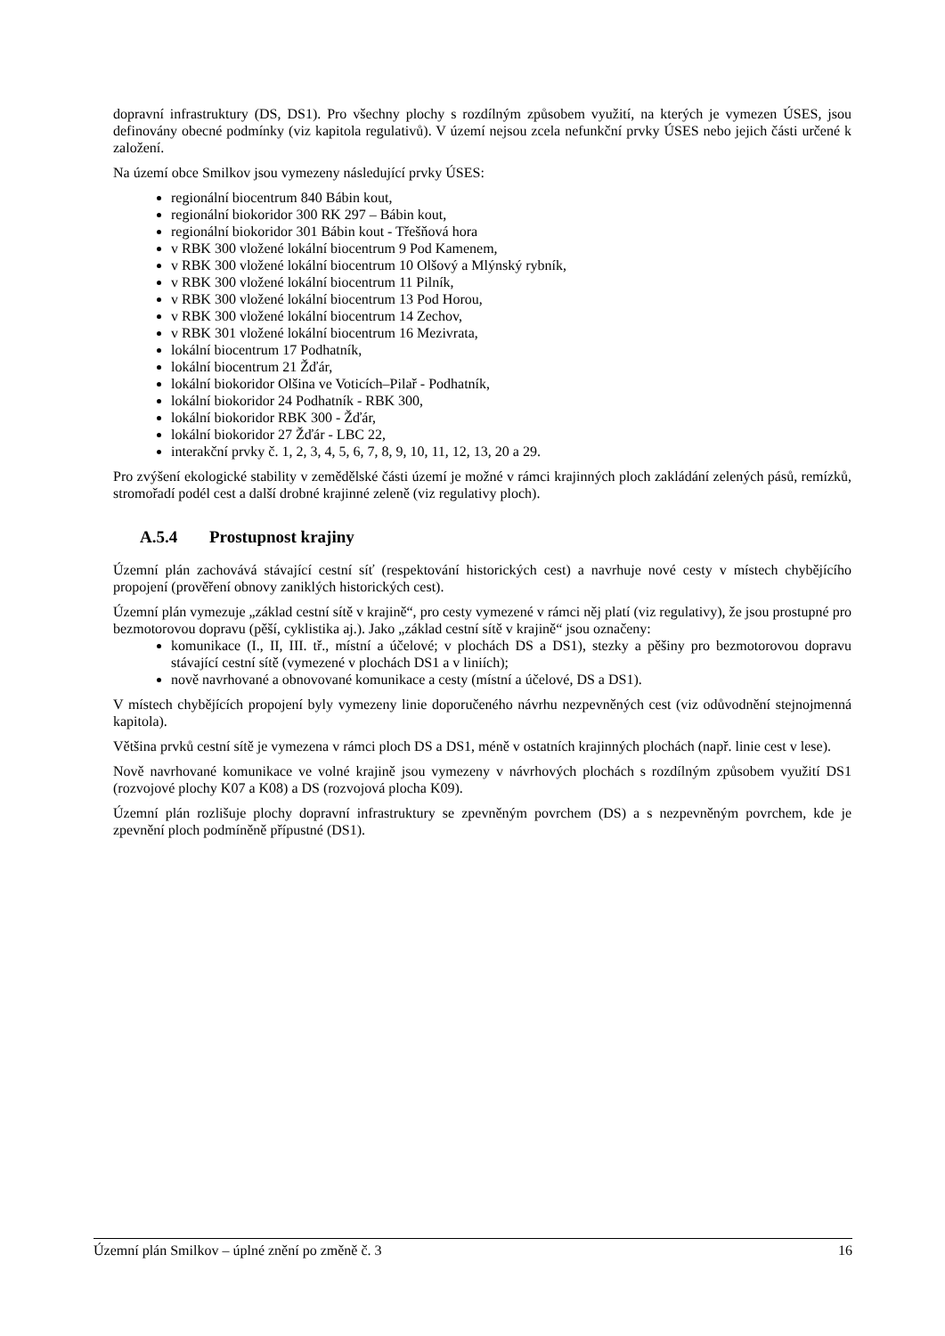dopravní infrastruktury (DS, DS1). Pro všechny plochy s rozdílným způsobem využití, na kterých je vymezen ÚSES, jsou definovány obecné podmínky (viz kapitola regulativů). V území nejsou zcela nefunkční prvky ÚSES nebo jejich části určené k založení.
Na území obce Smilkov jsou vymezeny následující prvky ÚSES:
regionální biocentrum 840 Bábin kout,
regionální biokoridor 300 RK 297 – Bábin kout,
regionální biokoridor 301 Bábin kout - Třešňová hora
v RBK 300 vložené lokální biocentrum 9 Pod Kamenem,
v RBK 300 vložené lokální biocentrum 10 Olšový a Mlýnský rybník,
v RBK 300 vložené lokální biocentrum 11 Pilník,
v RBK 300 vložené lokální biocentrum 13 Pod Horou,
v RBK 300 vložené lokální biocentrum 14 Zechov,
v RBK 301 vložené lokální biocentrum 16 Mezivrata,
lokální biocentrum 17 Podhatník,
lokální biocentrum 21 Žďár,
lokální biokoridor Olšina ve Voticích–Pilař - Podhatník,
lokální biokoridor 24 Podhatník - RBK 300,
lokální biokoridor RBK 300 - Žďár,
lokální biokoridor 27 Žďár - LBC 22,
interakční prvky č. 1, 2, 3, 4, 5, 6, 7, 8, 9, 10, 11, 12, 13, 20 a 29.
Pro zvýšení ekologické stability v zemědělské části území je možné v rámci krajinných ploch zakládání zelených pásů, remízků, stromořadí podél cest a další drobné krajinné zeleně (viz regulativy ploch).
A.5.4 Prostupnost krajiny
Územní plán zachovává stávající cestní síť (respektování historických cest) a navrhuje nové cesty v místech chybějícího propojení (prověření obnovy zaniklých historických cest).
Územní plán vymezuje „základ cestní sítě v krajině“, pro cesty vymezené v rámci něj platí (viz regulativy), že jsou prostupné pro bezmotorovou dopravu (pěší, cyklistika aj.). Jako „základ cestní sítě v krajině“ jsou označeny:
komunikace (I., II, III. tř., místní a účelové; v plochách DS a DS1), stezky a pěšiny pro bezmotorovou dopravu stávající cestní sítě (vymezené v plochách DS1 a v liniích);
nově navrhované a obnovované komunikace a cesty (místní a účelové, DS a DS1).
V místech chybějících propojení byly vymezeny linie doporučeného návrhu nezpevněných cest (viz odůvodnění stejnojmenná kapitola).
Většina prvků cestní sítě je vymezena v rámci ploch DS a DS1, méně v ostatních krajinných plochách (např. linie cest v lese).
Nově navrhované komunikace ve volné krajině jsou vymezeny v návrhových plochách s rozdílným způsobem využití DS1 (rozvojové plochy K07 a K08) a DS (rozvojová plocha K09).
Územní plán rozlišuje plochy dopravní infrastruktury se zpevněným povrchem (DS) a s nezpevněným povrchem, kde je zpevnění ploch podmíněně přípustné (DS1).
Územní plán Smilkov – úplné znění po změně č. 3 16